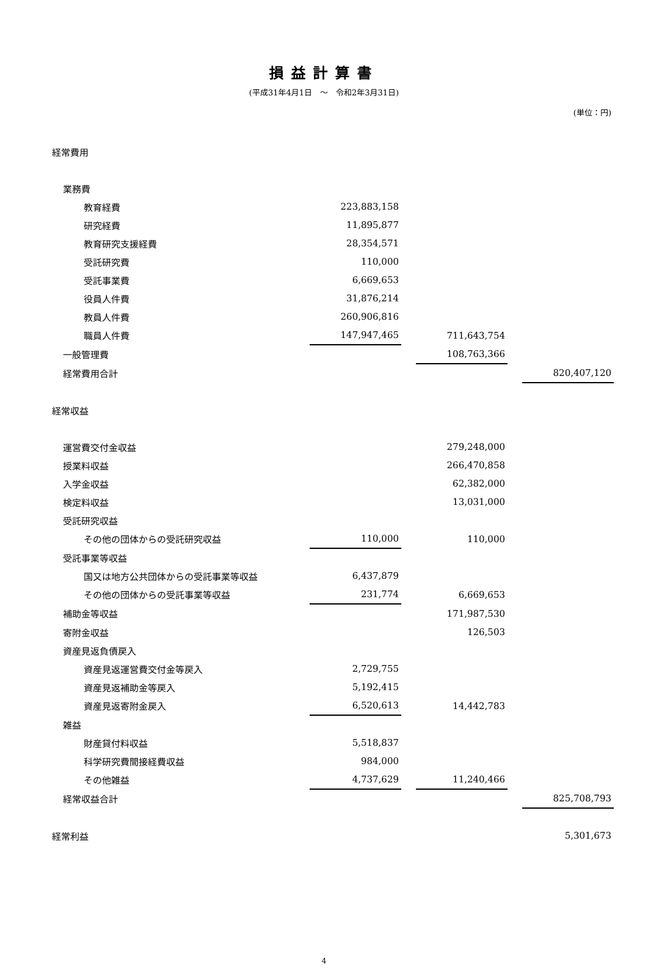損益計算書
(平成31年4月1日　～　令和2年3月31日)
(単位：円)
| 経常費用 | | | | | |
| 業務費 | | | | | |
| 教育経費 | 223,883,158 | | | | |
| 研究経費 | 11,895,877 | | | | |
| 教育研究支援経費 | 28,354,571 | | | | |
| 受託研究費 | 110,000 | | | | |
| 受託事業費 | 6,669,653 | | | | |
| 役員人件費 | 31,876,214 | | | | |
| 教員人件費 | 260,906,816 | | | | |
| 職員人件費 | 147,947,465 | | 711,643,754 | | |
| 一般管理費 | | | 108,763,366 | | |
| 経常費用合計 | | | | | 820,407,120 |
| 経常収益 | | | | | |
| 運営費交付金収益 | | | 279,248,000 | | |
| 授業料収益 | | | 266,470,858 | | |
| 入学金収益 | | | 62,382,000 | | |
| 検定料収益 | | | 13,031,000 | | |
| 受託研究収益 | | | | | |
| その他の団体からの受託研究収益 | 110,000 | | 110,000 | | |
| 受託事業等収益 | | | | | |
| 国又は地方公共団体からの受託事業等収益 | 6,437,879 | | | | |
| その他の団体からの受託事業等収益 | 231,774 | | 6,669,653 | | |
| 補助金等収益 | | | 171,987,530 | | |
| 寄附金収益 | | | 126,503 | | |
| 資産見返負債戻入 | | | | | |
| 資産見返運営費交付金等戻入 | 2,729,755 | | | | |
| 資産見返補助金等戻入 | 5,192,415 | | | | |
| 資産見返寄附金戻入 | 6,520,613 | | 14,442,783 | | |
| 雑益 | | | | | |
| 財産貸付料収益 | 5,518,837 | | | | |
| 科学研究費間接経費収益 | 984,000 | | | | |
| その他雑益 | 4,737,629 | | 11,240,466 | | |
| 経常収益合計 | | | | | 825,708,793 |
| 経常利益 | | | | | 5,301,673 |
4